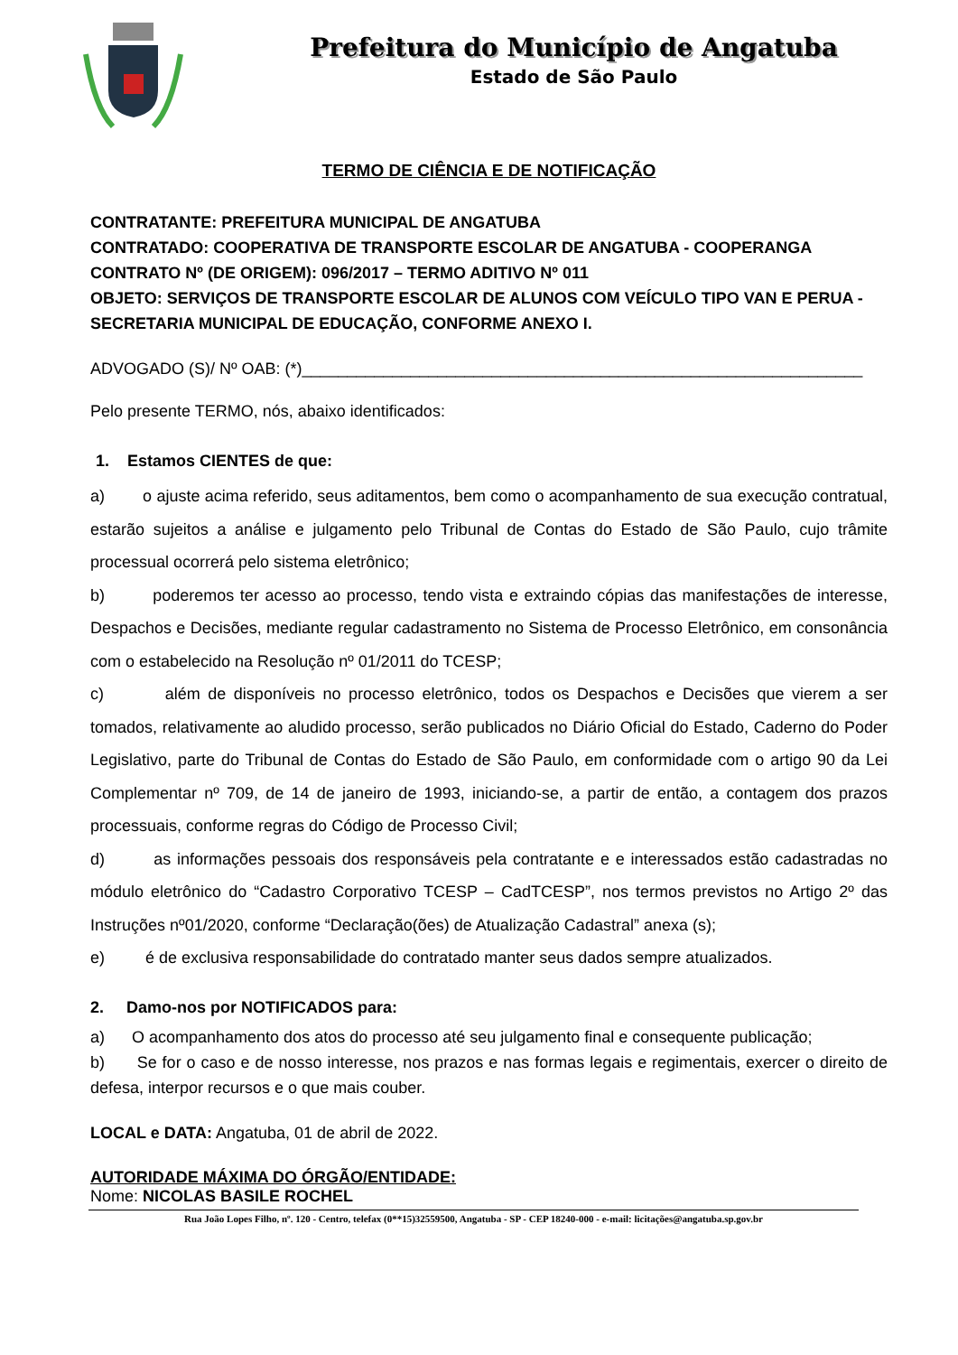Prefeitura do Município de Angatuba
Estado de São Paulo
TERMO DE CIÊNCIA E DE NOTIFICAÇÃO
CONTRATANTE: PREFEITURA MUNICIPAL DE ANGATUBA
CONTRATADO: COOPERATIVA DE TRANSPORTE ESCOLAR DE ANGATUBA - COOPERANGA
CONTRATO Nº (DE ORIGEM): 096/2017 – TERMO ADITIVO Nº 011
OBJETO: SERVIÇOS DE TRANSPORTE ESCOLAR DE ALUNOS COM VEÍCULO TIPO VAN E PERUA - SECRETARIA MUNICIPAL DE EDUCAÇÃO, CONFORME ANEXO I.
ADVOGADO (S)/ Nº OAB: (*)______________________________________________________________
Pelo presente TERMO, nós, abaixo identificados:
1. Estamos CIENTES de que:
a) o ajuste acima referido, seus aditamentos, bem como o acompanhamento de sua execução contratual, estarão sujeitos a análise e julgamento pelo Tribunal de Contas do Estado de São Paulo, cujo trâmite processual ocorrerá pelo sistema eletrônico;
b) poderemos ter acesso ao processo, tendo vista e extraindo cópias das manifestações de interesse, Despachos e Decisões, mediante regular cadastramento no Sistema de Processo Eletrônico, em consonância com o estabelecido na Resolução nº 01/2011 do TCESP;
c) além de disponíveis no processo eletrônico, todos os Despachos e Decisões que vierem a ser tomados, relativamente ao aludido processo, serão publicados no Diário Oficial do Estado, Caderno do Poder Legislativo, parte do Tribunal de Contas do Estado de São Paulo, em conformidade com o artigo 90 da Lei Complementar nº 709, de 14 de janeiro de 1993, iniciando-se, a partir de então, a contagem dos prazos processuais, conforme regras do Código de Processo Civil;
d) as informações pessoais dos responsáveis pela contratante e e interessados estão cadastradas no módulo eletrônico do “Cadastro Corporativo TCESP – CadTCESP”, nos termos previstos no Artigo 2º das Instruções nº01/2020, conforme “Declaração(ões) de Atualização Cadastral” anexa (s);
e) é de exclusiva responsabilidade do contratado manter seus dados sempre atualizados.
2. Damo-nos por NOTIFICADOS para:
a) O acompanhamento dos atos do processo até seu julgamento final e consequente publicação;
b) Se for o caso e de nosso interesse, nos prazos e nas formas legais e regimentais, exercer o direito de defesa, interpor recursos e o que mais couber.
LOCAL e DATA: Angatuba, 01 de abril de 2022.
AUTORIDADE MÁXIMA DO ÓRGÃO/ENTIDADE:
Nome: NICOLAS BASILE ROCHEL
Rua João Lopes Filho, nº. 120 - Centro, telefax (0**15)32559500, Angatuba - SP - CEP 18240-000 - e-mail: licitações@angatuba.sp.gov.br